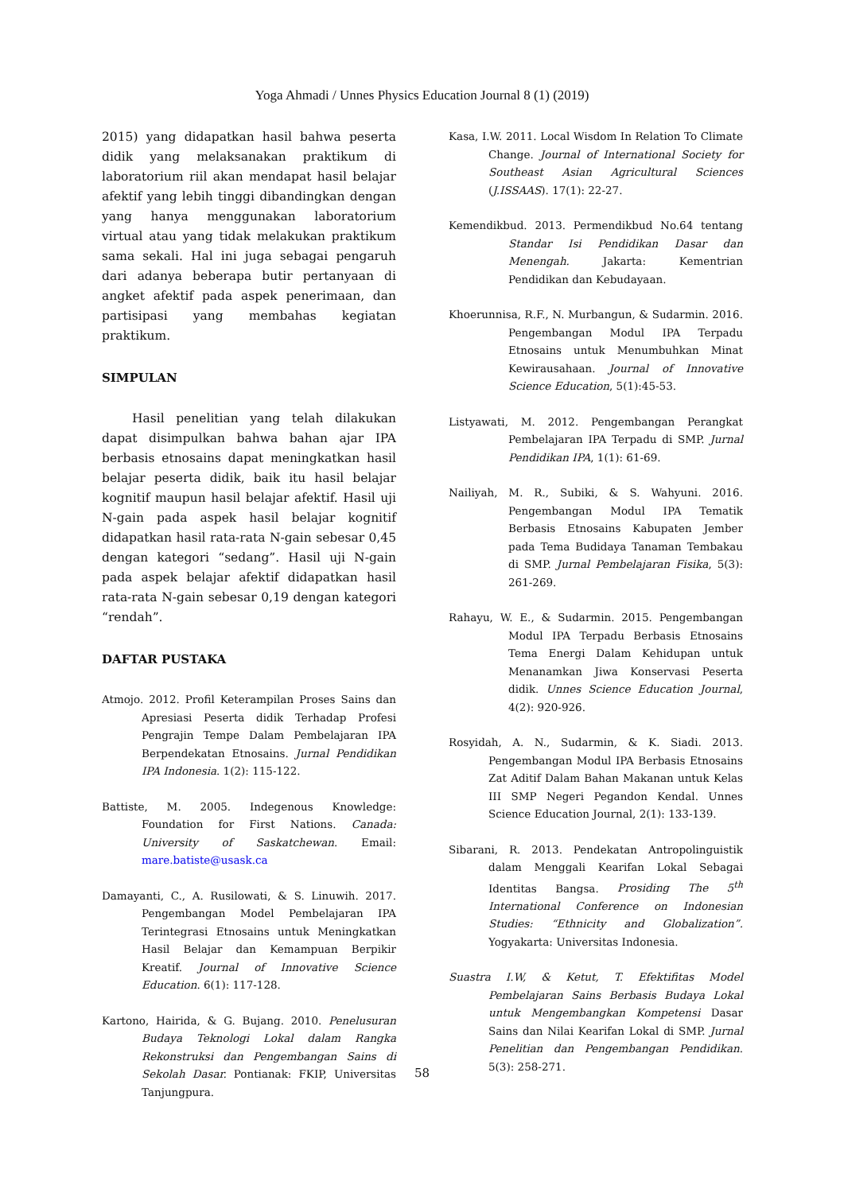Yoga Ahmadi / Unnes Physics Education Journal 8 (1) (2019)
2015) yang didapatkan hasil bahwa peserta didik yang melaksanakan praktikum di laboratorium riil akan mendapat hasil belajar afektif yang lebih tinggi dibandingkan dengan yang hanya menggunakan laboratorium virtual atau yang tidak melakukan praktikum sama sekali. Hal ini juga sebagai pengaruh dari adanya beberapa butir pertanyaan di angket afektif pada aspek penerimaan, dan partisipasi yang membahas kegiatan praktikum.
SIMPULAN
Hasil penelitian yang telah dilakukan dapat disimpulkan bahwa bahan ajar IPA berbasis etnosains dapat meningkatkan hasil belajar peserta didik, baik itu hasil belajar kognitif maupun hasil belajar afektif. Hasil uji N-gain pada aspek hasil belajar kognitif didapatkan hasil rata-rata N-gain sebesar 0,45 dengan kategori “sedang”. Hasil uji N-gain pada aspek belajar afektif didapatkan hasil rata-rata N-gain sebesar 0,19 dengan kategori “rendah”.
DAFTAR PUSTAKA
Atmojo. 2012. Profil Keterampilan Proses Sains dan Apresiasi Peserta didik Terhadap Profesi Pengrajin Tempe Dalam Pembelajaran IPA Berpendekatan Etnosains. Jurnal Pendidikan IPA Indonesia. 1(2): 115-122.
Battiste, M. 2005. Indegenous Knowledge: Foundation for First Nations. Canada: University of Saskatchewan. Email: mare.batiste@usask.ca
Damayanti, C., A. Rusilowati, & S. Linuwih. 2017. Pengembangan Model Pembelajaran IPA Terintegrasi Etnosains untuk Meningkatkan Hasil Belajar dan Kemampuan Berpikir Kreatif. Journal of Innovative Science Education. 6(1): 117-128.
Kartono, Hairida, & G. Bujang. 2010. Penelusuran Budaya Teknologi Lokal dalam Rangka Rekonstruksi dan Pengembangan Sains di Sekolah Dasar. Pontianak: FKIP, Universitas Tanjungpura.
Kasa, I.W. 2011. Local Wisdom In Relation To Climate Change. Journal of International Society for Southeast Asian Agricultural Sciences (J.ISSAAS). 17(1): 22-27.
Kemendikbud. 2013. Permendikbud No.64 tentang Standar Isi Pendidikan Dasar dan Menengah. Jakarta: Kementrian Pendidikan dan Kebudayaan.
Khoerunnisa, R.F., N. Murbangun, & Sudarmin. 2016. Pengembangan Modul IPA Terpadu Etnosains untuk Menumbuhkan Minat Kewirausahaan. Journal of Innovative Science Education, 5(1):45-53.
Listyawati, M. 2012. Pengembangan Perangkat Pembelajaran IPA Terpadu di SMP. Jurnal Pendidikan IPA, 1(1): 61-69.
Nailiyah, M. R., Subiki, & S. Wahyuni. 2016. Pengembangan Modul IPA Tematik Berbasis Etnosains Kabupaten Jember pada Tema Budidaya Tanaman Tembakau di SMP. Jurnal Pembelajaran Fisika, 5(3): 261-269.
Rahayu, W. E., & Sudarmin. 2015. Pengembangan Modul IPA Terpadu Berbasis Etnosains Tema Energi Dalam Kehidupan untuk Menanamkan Jiwa Konservasi Peserta didik. Unnes Science Education Journal, 4(2): 920-926.
Rosyidah, A. N., Sudarmin, & K. Siadi. 2013. Pengembangan Modul IPA Berbasis Etnosains Zat Aditif Dalam Bahan Makanan untuk Kelas III SMP Negeri Pegandon Kendal. Unnes Science Education Journal, 2(1): 133-139.
Sibarani, R. 2013. Pendekatan Antropolinguistik dalam Menggali Kearifan Lokal Sebagai Identitas Bangsa. Prosiding The 5<sup>th</sup> International Conference on Indonesian Studies: “Ethnicity and Globalization”. Yogyakarta: Universitas Indonesia.
Suastra I.W, & Ketut, T. Efektifitas Model Pembelajaran Sains Berbasis Budaya Lokal untuk Mengembangkan Kompetensi Dasar Sains dan Nilai Kearifan Lokal di SMP. Jurnal Penelitian dan Pengembangan Pendidikan. 5(3): 258-271.
58